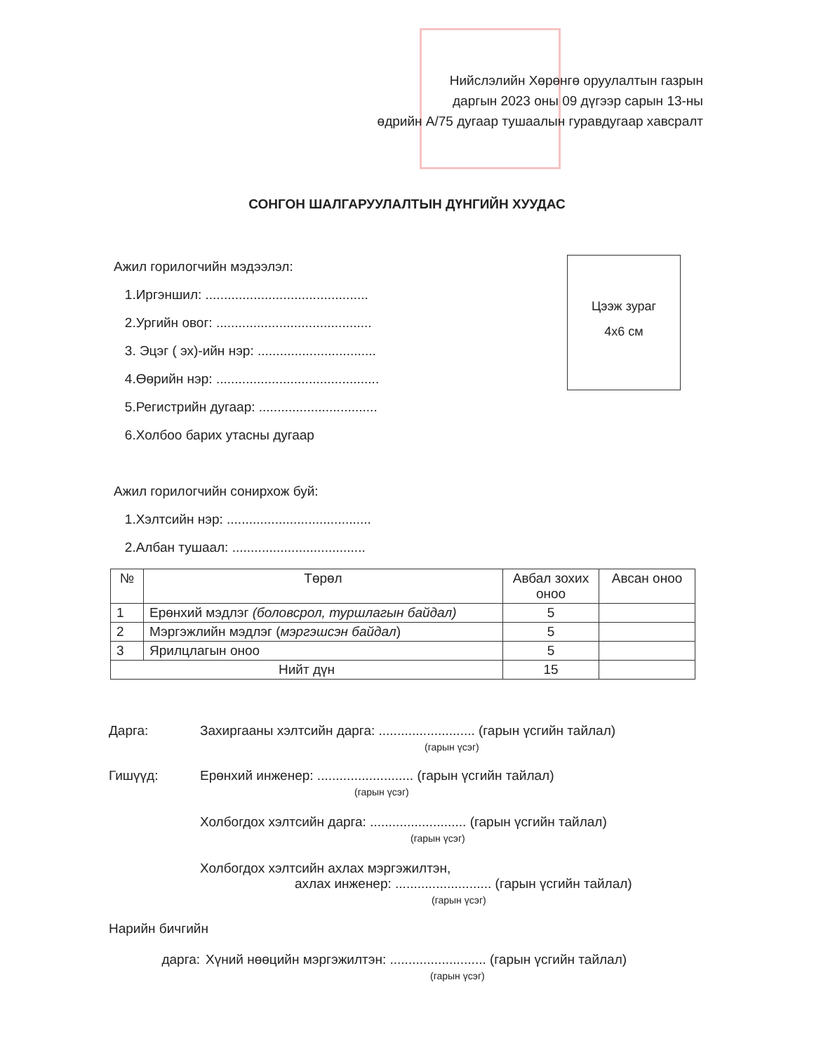Нийслэлийн Хөрөнгө оруулалтын газрын
даргын 2023 оны 09 дүгээр сарын 13-ны
өдрийн А/75 дугаар тушаалын гуравдугаар хавсралт
СОНГОН ШАЛГАРУУЛАЛТЫН ДҮНГИЙН ХУУДАС
Ажил горилогчийн мэдээлэл:
1.Иргэншил: ............................................
2.Ургийн овог: ..........................................
3. Эцэг ( эх)-ийн нэр: ................................
4.Өөрийн нэр: ............................................
5.Регистрийн дугаар: ................................
6.Холбоо барих утасны дугаар
Ажил горилогчийн сонирхож буй:
1.Хэлтсийн нэр: .......................................
2.Албан тушаал: ....................................
Цээж зураг
4x6 см
| № | Төрөл | Авбал зохих оноо | Авсан оноо |
| --- | --- | --- | --- |
| 1 | Ерөнхий мэдлэг (боловсрол, туршлагын байдал) | 5 | |
| 2 | Мэргэжлийн мэдлэг ( мэргэшсэн байдал ) | 5 | |
| 3 | Ярилцлагын оноо | 5 | |
| Нийт дүн | | 15 | |
Дарга: Захиргааны хэлтсийн дарга: .......................... (гарын үсгийн тайлал)
(гарын үсэг)
Гишүүд: Ерөнхий инженер: .......................... (гарын үсгийн тайлал)
(гарын үсэг)
Холбогдох хэлтсийн дарга: .......................... (гарын үсгийн тайлал)
(гарын үсэг)
Холбогдох хэлтсийн ахлах мэргэжилтэн,
ахлах инженер: .......................... (гарын үсгийн тайлал)
(гарын үсэг)
Нарийн бичгийн
дарга: Хүний нөөцийн мэргэжилтэн: .......................... (гарын үсгийн тайлал)
(гарын үсэг)